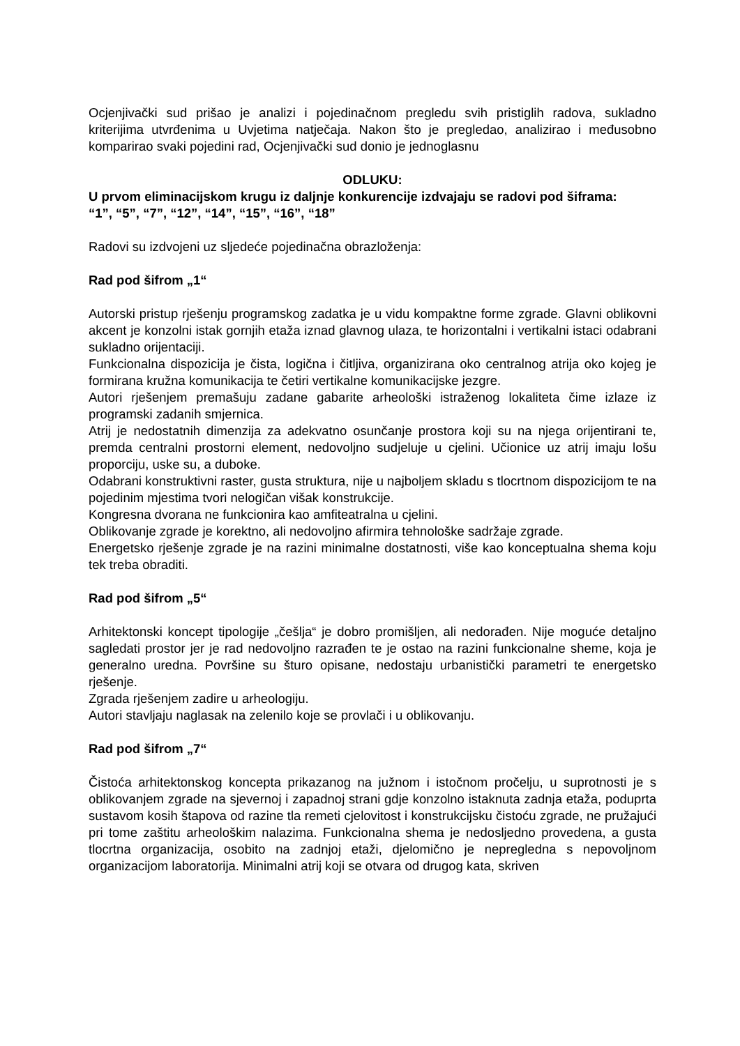Ocjenjivački sud prišao je analizi i pojedinačnom pregledu svih pristiglih radova, sukladno kriterijima utvrđenima u Uvjetima natječaja. Nakon što je pregledao, analizirao i međusobno komparirao svaki pojedini rad, Ocjenjivački sud donio je jednoglasnu
ODLUKU:
U prvom eliminacijskom krugu iz daljnje konkurencije izdvajaju se radovi pod šiframa:
“1”, “5”, “7”, “12”, “14”, “15”, “16”, “18”
Radovi su izdvojeni uz sljedeće pojedinačna obrazloženja:
Rad pod šifrom „1“
Autorski pristup rješenju programskog zadatka je u vidu kompaktne forme zgrade. Glavni oblikovni akcent je konzolni istak gornjih etaža iznad glavnog ulaza, te horizontalni i vertikalni istaci odabrani sukladno orijentaciji.
Funkcionalna dispozicija je čista, logična i čitljiva, organizirana oko centralnog atrija oko kojeg je formirana kružna komunikacija te četiri vertikalne komunikacijske jezgre.
Autori rješenjem premašuju zadane gabarite arheološki istraženog lokaliteta čime izlaze iz programski zadanih smjernica.
Atrij je nedostatnih dimenzija za adekvatno osunčanje prostora koji su na njega orijentirani te, premda centralni prostorni element, nedovoljno sudjeluje u cjelini. Učionice uz atrij imaju lošu proporciju, uske su, a duboke.
Odabrani konstruktivni raster, gusta struktura, nije u najboljem skladu s tlocrtnom dispozicijom te na pojedinim mjestima tvori nelogičan višak konstrukcije.
Kongresna dvorana ne funkcionira kao amfiteatralna u cjelini.
Oblikovanje zgrade je korektno, ali nedovoljno afirmira tehnološke sadržaje zgrade.
Energetsko rješenje zgrade je na razini minimalne dostatnosti, više kao konceptualna shema koju tek treba obraditi.
Rad pod šifrom „5“
Arhitektonski koncept tipologije „češlja“ je dobro promišljen, ali nedorađen. Nije moguće detaljno sagledati prostor jer je rad nedovoljno razrađen te je ostao na razini funkcionalne sheme, koja je generalno uredna. Površine su šturo opisane, nedostaju urbanistički parametri te energetsko rješenje.
Zgrada rješenjem zadire u arheologiju.
Autori stavljaju naglasak na zelenilo koje se provlači i u oblikovanju.
Rad pod šifrom „7“
Čistoća arhitektonskog koncepta prikazanog na južnom i istočnom pročelju, u suprotnosti je s oblikovanjem zgrade na sjevernoj i zapadnoj strani gdje konzolno istaknuta zadnja etaža, poduprta sustavom kosih štapova od razine tla remeti cjelovitost i konstrukcijsku čistoću zgrade, ne pružajući pri tome zaštitu arheološkim nalazima. Funkcionalna shema je nedosljedno provedena, a gusta tlocrtna organizacija, osobito na zadnjoj etaži, djelomično je nepregledna s nepovoljnom organizacijom laboratorija. Minimalni atrij koji se otvara od drugog kata, skriven